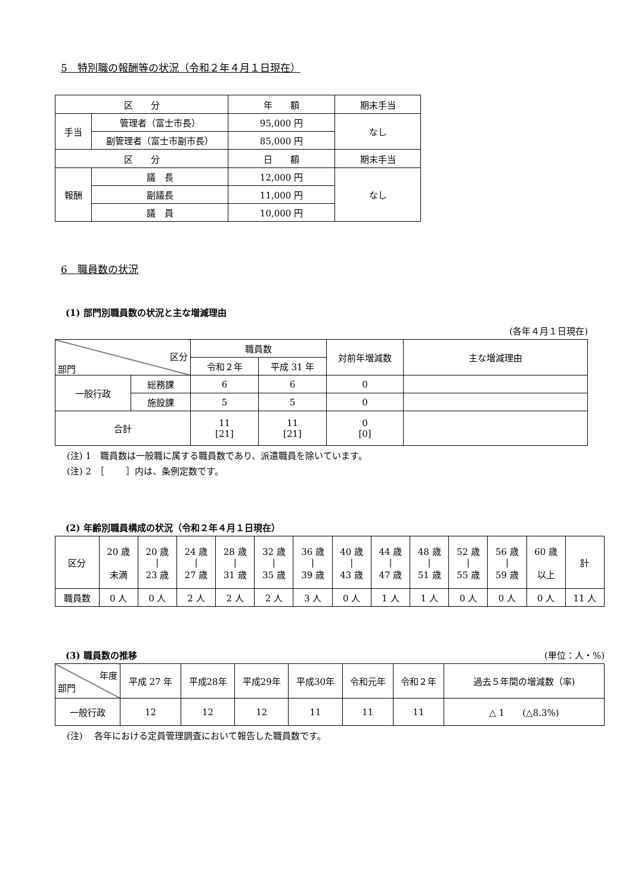5　特別職の報酬等の状況（令和２年４月１日現在）
| 区 分 | | 年 額 | 期末手当 |
| --- | --- | --- | --- |
| 手当 | 管理者（富士市長） | 95,000 円 | なし |
| | 副管理者（富士市副市長） | 85,000 円 | |
| 区 分 | | 日 額 | 期末手当 |
| 報酬 | 議 長 | 12,000 円 | なし |
| | 副議長 | 11,000 円 | |
| | 議 員 | 10,000 円 | |
6　職員数の状況
(1) 部門別職員数の状況と主な増減理由
(各年４月１日現在)
| 区分 部門 | | 職員数 | | 対前年増減数 | 主な増減理由 |
| | | 令和２年 | 平成 31 年 | | |
| 一般行政 | 総務課 | 6 | 6 | 0 | |
| | 施設課 | 5 | 5 | 0 | |
| 合計 | | 11 [21] | 11 [21] | 0 [0] | |
(注) 1　職員数は一般職に属する職員数であり、派遣職員を除いています。
(注) 2　［　　 ］内は、条例定数です。
(2) 年齢別職員構成の状況（令和２年４月１日現在）
| 区分 | 20 歳 未満 | 20 歳 / 23 歳 | 24 歳 / 27 歳 | 28 歳 / 31 歳 | 32 歳 / 35 歳 | 36 歳 / 39 歳 | 40 歳 / 43 歳 | 44 歳 / 47 歳 | 48 歳 / 51 歳 | 52 歳 / 55 歳 | 56 歳 / 59 歳 | 60 歳 以上 | 計 |
| 職員数 | 0 人 | 0 人 | 2 人 | 2 人 | 2 人 | 3 人 | 0 人 | 1 人 | 1 人 | 0 人 | 0 人 | 0 人 | 11 人 |
(3) 職員数の推移 (単位：人・%)
| 年度 部門 | 平成 27 年 | 平成28年 | 平成29年 | 平成30年 | 令和元年 | 令和２年 | 過去５年間の増減数（率) |
| 一般行政 | 12 | 12 | 12 | 11 | 11 | 11 | △ 1 (△8.3%) |
(注)　 各年における定員管理調査において報告した職員数です。